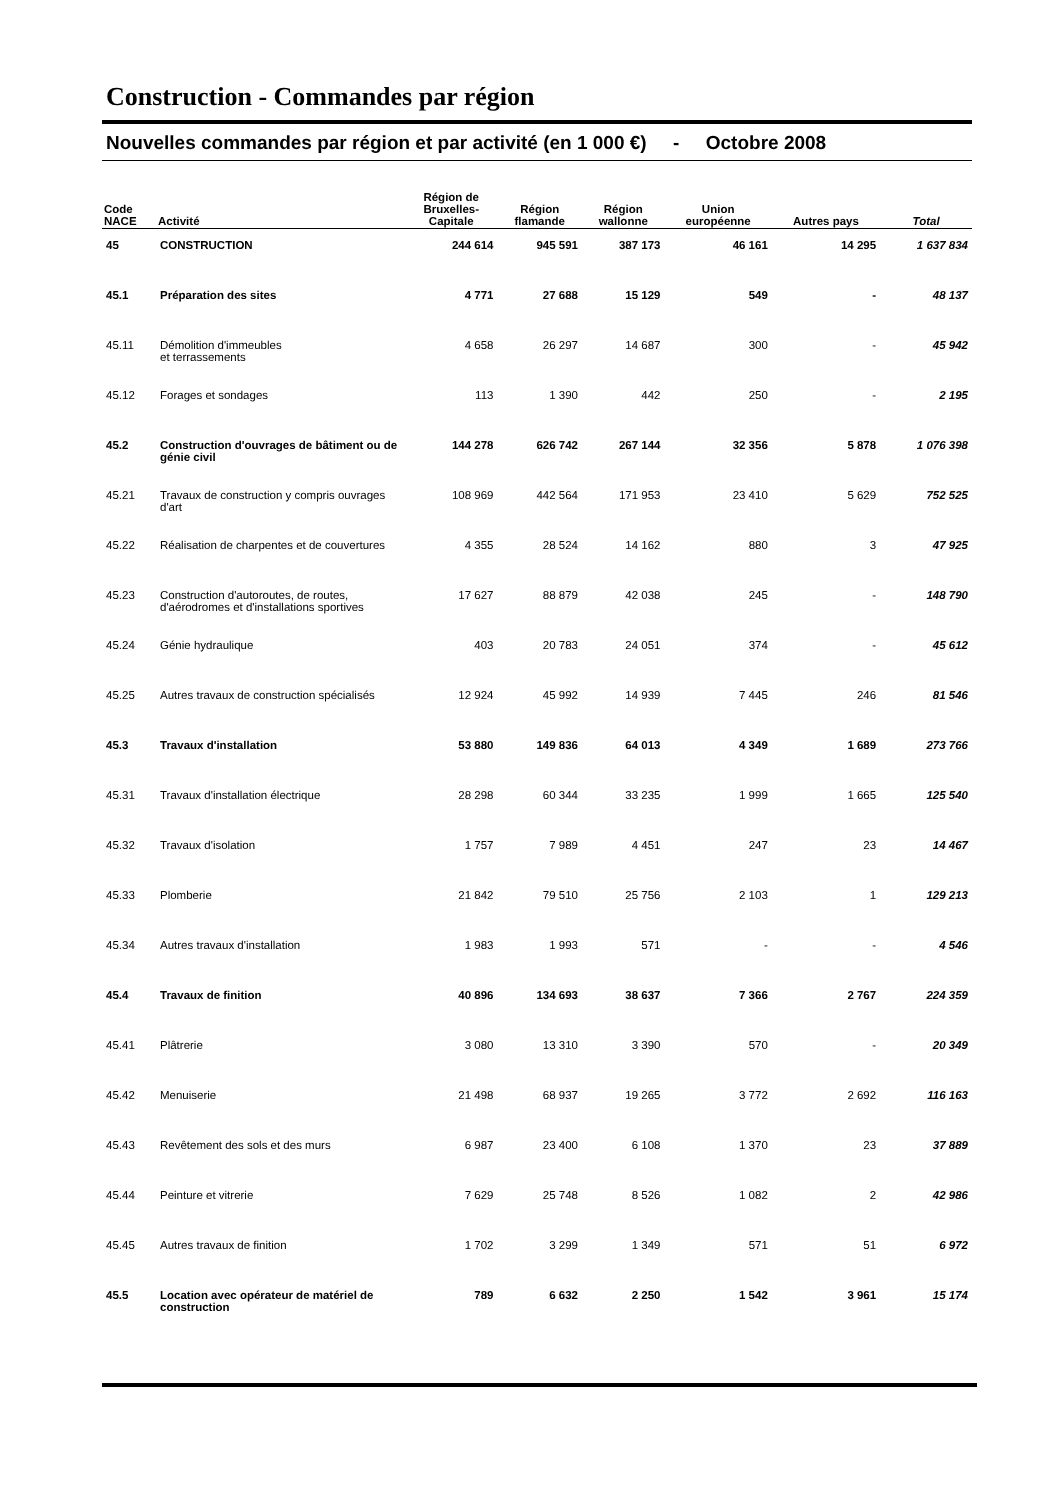Construction - Commandes par région
Nouvelles commandes par région et par activité (en 1 000 €) - Octobre 2008
| Code NACE | Activité | Région de Bruxelles- Capitale | Région flamande | Région wallonne | Union européenne | Autres pays | Total |
| --- | --- | --- | --- | --- | --- | --- | --- |
| 45 | CONSTRUCTION | 244 614 | 945 591 | 387 173 | 46 161 | 14 295 | 1 637 834 |
| 45.1 | Préparation des sites | 4 771 | 27 688 | 15 129 | 549 | - | 48 137 |
| 45.11 | Démolition d'immeubles et terrassements | 4 658 | 26 297 | 14 687 | 300 | - | 45 942 |
| 45.12 | Forages et sondages | 113 | 1 390 | 442 | 250 | - | 2 195 |
| 45.2 | Construction d'ouvrages de bâtiment ou de génie civil | 144 278 | 626 742 | 267 144 | 32 356 | 5 878 | 1 076 398 |
| 45.21 | Travaux de construction y compris ouvrages d'art | 108 969 | 442 564 | 171 953 | 23 410 | 5 629 | 752 525 |
| 45.22 | Réalisation de charpentes et de couvertures | 4 355 | 28 524 | 14 162 | 880 | 3 | 47 925 |
| 45.23 | Construction d'autoroutes, de routes, d'aérodromes et d'installations sportives | 17 627 | 88 879 | 42 038 | 245 | - | 148 790 |
| 45.24 | Génie hydraulique | 403 | 20 783 | 24 051 | 374 | - | 45 612 |
| 45.25 | Autres travaux de construction spécialisés | 12 924 | 45 992 | 14 939 | 7 445 | 246 | 81 546 |
| 45.3 | Travaux d'installation | 53 880 | 149 836 | 64 013 | 4 349 | 1 689 | 273 766 |
| 45.31 | Travaux d'installation électrique | 28 298 | 60 344 | 33 235 | 1 999 | 1 665 | 125 540 |
| 45.32 | Travaux d'isolation | 1 757 | 7 989 | 4 451 | 247 | 23 | 14 467 |
| 45.33 | Plomberie | 21 842 | 79 510 | 25 756 | 2 103 | 1 | 129 213 |
| 45.34 | Autres travaux d'installation | 1 983 | 1 993 | 571 | - | - | 4 546 |
| 45.4 | Travaux de finition | 40 896 | 134 693 | 38 637 | 7 366 | 2 767 | 224 359 |
| 45.41 | Plâtrerie | 3 080 | 13 310 | 3 390 | 570 | - | 20 349 |
| 45.42 | Menuiserie | 21 498 | 68 937 | 19 265 | 3 772 | 2 692 | 116 163 |
| 45.43 | Revêtement des sols et des murs | 6 987 | 23 400 | 6 108 | 1 370 | 23 | 37 889 |
| 45.44 | Peinture et vitrerie | 7 629 | 25 748 | 8 526 | 1 082 | 2 | 42 986 |
| 45.45 | Autres travaux de finition | 1 702 | 3 299 | 1 349 | 571 | 51 | 6 972 |
| 45.5 | Location avec opérateur de matériel de construction | 789 | 6 632 | 2 250 | 1 542 | 3 961 | 15 174 |